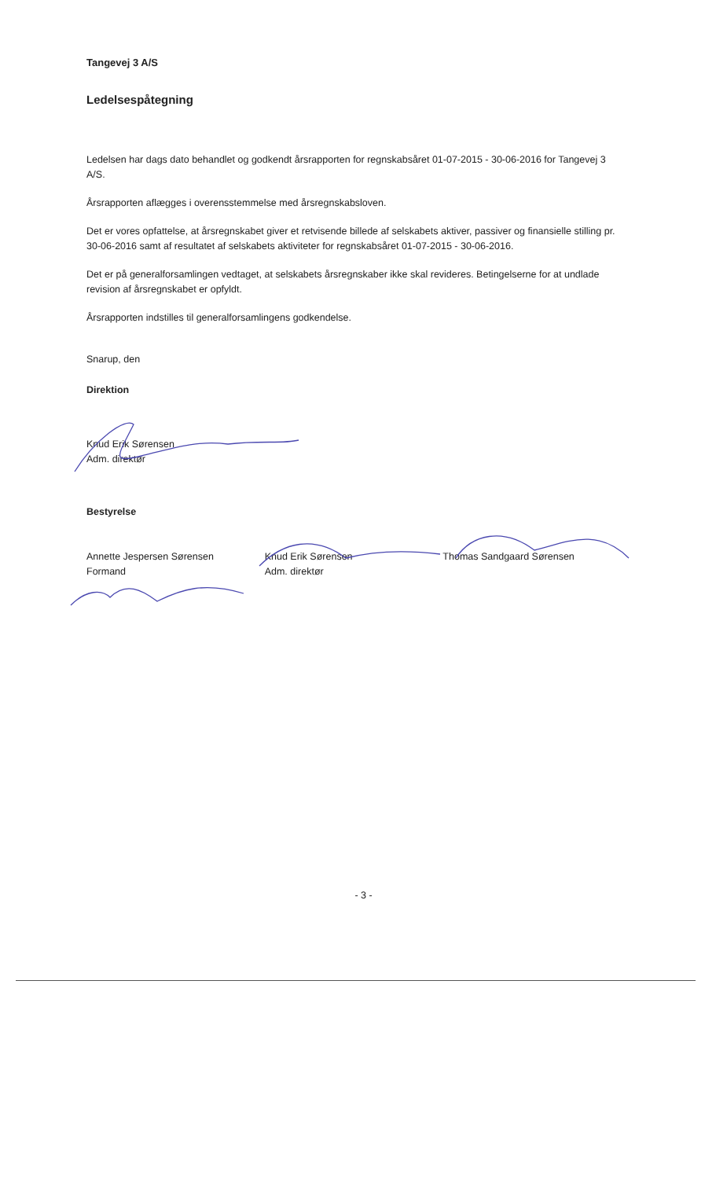Tangevej 3 A/S
Ledelsespåtegning
Ledelsen har dags dato behandlet og godkendt årsrapporten for regnskabsåret 01-07-2015 - 30-06-2016 for Tangevej 3 A/S.
Årsrapporten aflægges i overensstemmelse med årsregnskabsloven.
Det er vores opfattelse, at årsregnskabet giver et retvisende billede af selskabets aktiver, passiver og finansielle stilling pr. 30-06-2016 samt af resultatet af selskabets aktiviteter for regnskabsåret 01-07-2015 - 30-06-2016.
Det er på generalforsamlingen vedtaget, at selskabets årsregnskaber ikke skal revideres. Betingelserne for at undlade revision af årsregnskabet er opfyldt.
Årsrapporten indstilles til generalforsamlingens godkendelse.
Snarup, den
Direktion
Knud Erik Sørensen
Adm. direktør
Bestyrelse
Annette Jespersen Sørensen
Formand
Knud Erik Sørensen
Adm. direktør
Thomas Sandgaard Sørensen
- 3 -